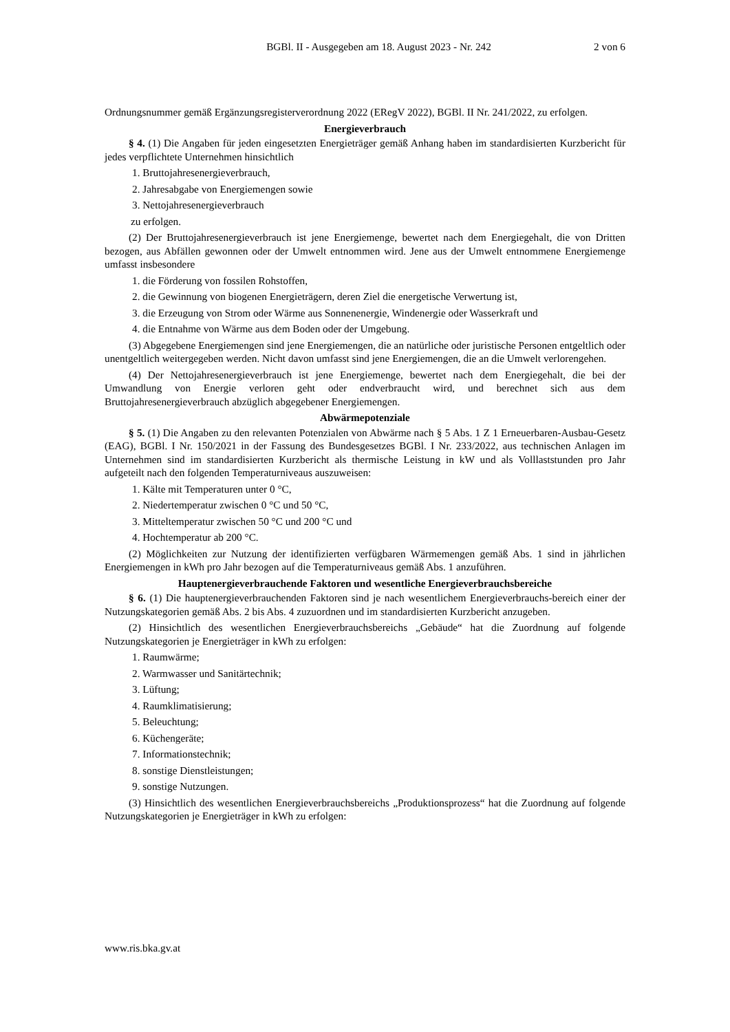BGBl. II - Ausgegeben am 18. August 2023 - Nr. 242
2 von 6
Ordnungsnummer gemäß Ergänzungsregisterverordnung 2022 (ERegV 2022), BGBl. II Nr. 241/2022, zu erfolgen.
Energieverbrauch
§ 4. (1) Die Angaben für jeden eingesetzten Energieträger gemäß Anhang haben im standardisierten Kurzbericht für jedes verpflichtete Unternehmen hinsichtlich
1. Bruttojahresenergieverbrauch,
2. Jahresabgabe von Energiemengen sowie
3. Nettojahresenergieverbrauch
zu erfolgen.
(2) Der Bruttojahresenergieverbrauch ist jene Energiemenge, bewertet nach dem Energiegehalt, die von Dritten bezogen, aus Abfällen gewonnen oder der Umwelt entnommen wird. Jene aus der Umwelt entnommene Energiemenge umfasst insbesondere
1. die Förderung von fossilen Rohstoffen,
2. die Gewinnung von biogenen Energieträgern, deren Ziel die energetische Verwertung ist,
3. die Erzeugung von Strom oder Wärme aus Sonnenenergie, Windenergie oder Wasserkraft und
4. die Entnahme von Wärme aus dem Boden oder der Umgebung.
(3) Abgegebene Energiemengen sind jene Energiemengen, die an natürliche oder juristische Personen entgeltlich oder unentgeltlich weitergegeben werden. Nicht davon umfasst sind jene Energiemengen, die an die Umwelt verlorengehen.
(4) Der Nettojahresenergieverbrauch ist jene Energiemenge, bewertet nach dem Energiegehalt, die bei der Umwandlung von Energie verloren geht oder endverbraucht wird, und berechnet sich aus dem Bruttojahresenergieverbrauch abzüglich abgegebener Energiemengen.
Abwärmepotenziale
§ 5. (1) Die Angaben zu den relevanten Potenzialen von Abwärme nach § 5 Abs. 1 Z 1 Erneuerbaren-Ausbau-Gesetz (EAG), BGBl. I Nr. 150/2021 in der Fassung des Bundesgesetzes BGBl. I Nr. 233/2022, aus technischen Anlagen im Unternehmen sind im standardisierten Kurzbericht als thermische Leistung in kW und als Volllaststunden pro Jahr aufgeteilt nach den folgenden Temperaturniveaus auszuweisen:
1. Kälte mit Temperaturen unter 0 °C,
2. Niedertemperatur zwischen 0 °C und 50 °C,
3. Mitteltemperatur zwischen 50 °C und 200 °C und
4. Hochtemperatur ab 200 °C.
(2) Möglichkeiten zur Nutzung der identifizierten verfügbaren Wärmemengen gemäß Abs. 1 sind in jährlichen Energiemengen in kWh pro Jahr bezogen auf die Temperaturniveaus gemäß Abs. 1 anzuführen.
Hauptenergieverbrauchende Faktoren und wesentliche Energieverbrauchsbereiche
§ 6. (1) Die hauptenergieverbrauchenden Faktoren sind je nach wesentlichem Energieverbrauchs-bereich einer der Nutzungskategorien gemäß Abs. 2 bis Abs. 4 zuzuordnen und im standardisierten Kurzbericht anzugeben.
(2) Hinsichtlich des wesentlichen Energieverbrauchsbereichs „Gebäude“ hat die Zuordnung auf folgende Nutzungskategorien je Energieträger in kWh zu erfolgen:
1. Raumwärme;
2. Warmwasser und Sanitärtechnik;
3. Lüftung;
4. Raumklimatisierung;
5. Beleuchtung;
6. Küchengeräte;
7. Informationstechnik;
8. sonstige Dienstleistungen;
9. sonstige Nutzungen.
(3) Hinsichtlich des wesentlichen Energieverbrauchsbereichs „Produktionsprozess“ hat die Zuordnung auf folgende Nutzungskategorien je Energieträger in kWh zu erfolgen:
www.ris.bka.gv.at